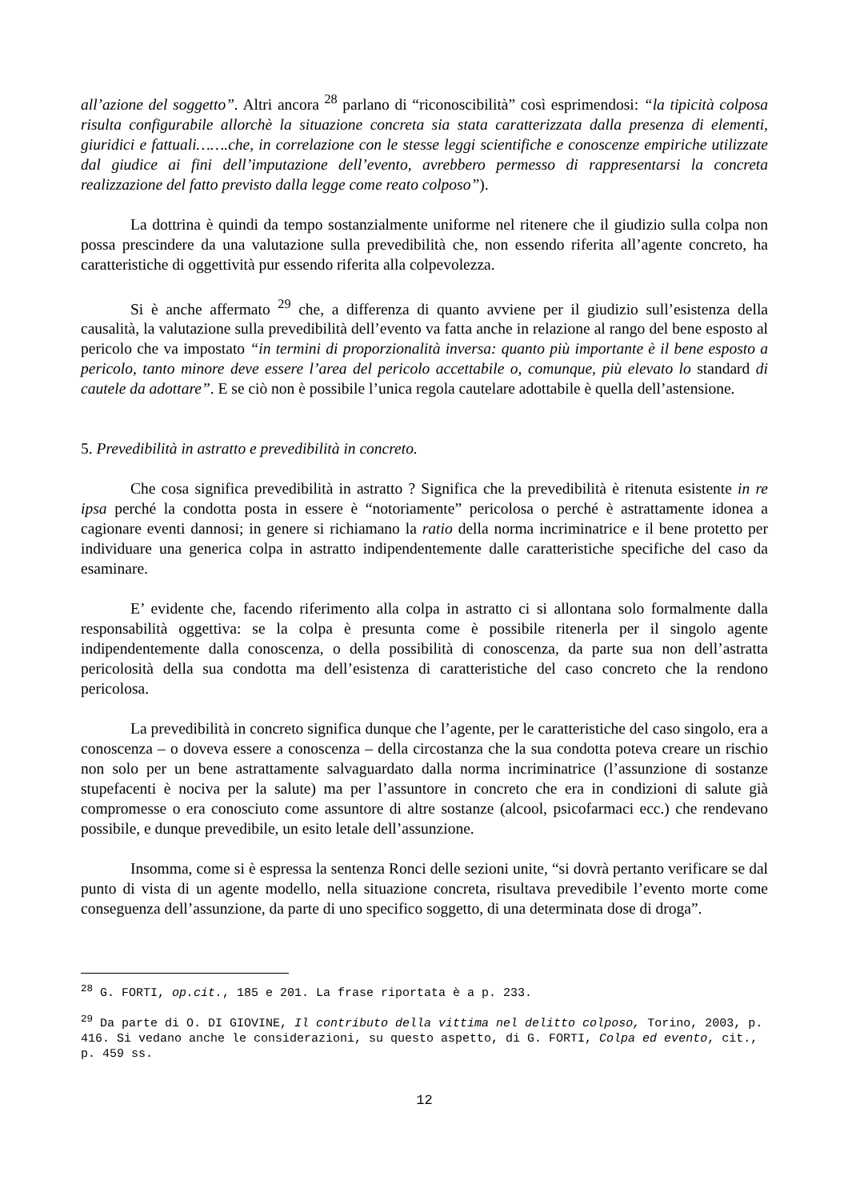all’azione del soggetto”. Altri ancora <sup>28</sup> parlano di “riconoscibilità” così esprimendosi: “la tipicità colposa risulta configurabile allorchè la situazione concreta sia stata caratterizzata dalla presenza di elementi, giuridici e fattuali…….che, in correlazione con le stesse leggi scientifiche e conoscenze empiriche utilizzate dal giudice ai fini dell’imputazione dell’evento, avrebbero permesso di rappresentarsi la concreta realizzazione del fatto previsto dalla legge come reato colposo”).
La dottrina è quindi da tempo sostanzialmente uniforme nel ritenere che il giudizio sulla colpa non possa prescindere da una valutazione sulla prevedibilità che, non essendo riferita all’agente concreto, ha caratteristiche di oggettività pur essendo riferita alla colpevolezza.
Si è anche affermato <sup>29</sup> che, a differenza di quanto avviene per il giudizio sull’esistenza della causalità, la valutazione sulla prevedibilità dell’evento va fatta anche in relazione al rango del bene esposto al pericolo che va impostato “in termini di proporzionalità inversa: quanto più importante è il bene esposto a pericolo, tanto minore deve essere l’area del pericolo accettabile o, comunque, più elevato lo standard di cautele da adottare”. E se ciò non è possibile l’unica regola cautelare adottabile è quella dell’astensione.
5. Prevedibilità in astratto e prevedibilità in concreto.
Che cosa significa prevedibilità in astratto ? Significa che la prevedibilità è ritenuta esistente in re ipsa perché la condotta posta in essere è “notoriamente” pericolosa o perché è astrattamente idonea a cagionare eventi dannosi; in genere si richiamano la ratio della norma incriminatrice e il bene protetto per individuare una generica colpa in astratto indipendentemente dalle caratteristiche specifiche del caso da esaminare.
E’ evidente che, facendo riferimento alla colpa in astratto ci si allontana solo formalmente dalla responsabilità oggettiva: se la colpa è presunta come è possibile ritenerla per il singolo agente indipendentemente dalla conoscenza, o della possibilità di conoscenza, da parte sua non dell’astratta pericolosità della sua condotta ma dell’esistenza di caratteristiche del caso concreto che la rendono pericolosa.
La prevedibilità in concreto significa dunque che l’agente, per le caratteristiche del caso singolo, era a conoscenza – o doveva essere a conoscenza – della circostanza che la sua condotta poteva creare un rischio non solo per un bene astrattamente salvaguardato dalla norma incriminatrice (l’assunzione di sostanze stupefacenti è nociva per la salute) ma per l’assuntore in concreto che era in condizioni di salute già compromesse o era conosciuto come assuntore di altre sostanze (alcool, psicofarmaci ecc.) che rendevano possibile, e dunque prevedibile, un esito letale dell’assunzione.
Insomma, come si è espressa la sentenza Ronci delle sezioni unite, “si dovrà pertanto verificare se dal punto di vista di un agente modello, nella situazione concreta, risultava prevedibile l’evento morte come conseguenza dell’assunzione, da parte di uno specifico soggetto, di una determinata dose di droga”.
<sup>28</sup> G. FORTI, op.cit., 185 e 201. La frase riportata è a p. 233.
<sup>29</sup> Da parte di O. DI GIOVINE, Il contributo della vittima nel delitto colposo, Torino, 2003, p. 416. Si vedano anche le considerazioni, su questo aspetto, di G. FORTI, Colpa ed evento, cit., p. 459 ss.
12